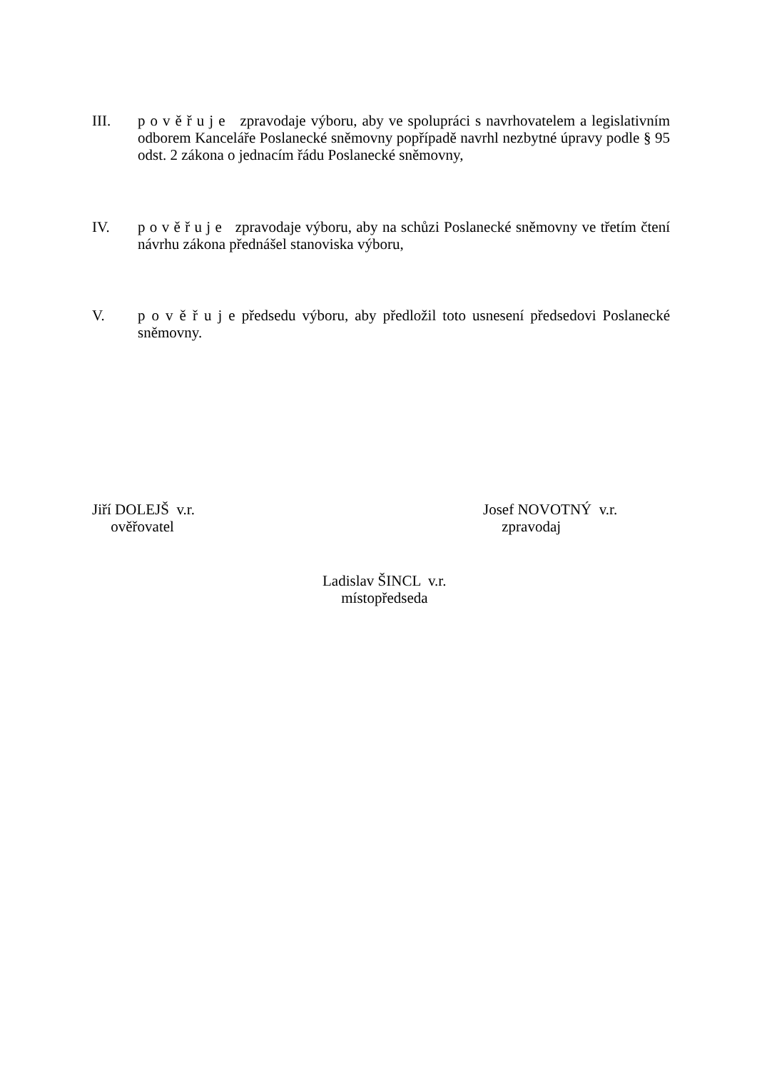III. p o v ě ř u j e zpravodaje výboru, aby ve spolupráci s navrhovatelem a legislativním odborem Kanceláře Poslanecké sněmovny popřípadě navrhl nezbytné úpravy podle § 95 odst. 2 zákona o jednacím řádu Poslanecké sněmovny,
IV. p o v ě ř u j e zpravodaje výboru, aby na schůzi Poslanecké sněmovny ve třetím čtení návrhu zákona přednášel stanoviska výboru,
V. p o v ě ř u j e předsedu výboru, aby předložil toto usnesení předsedovi Poslanecké sněmovny.
Jiří DOLEJŠ v.r.
ověřovatel
Josef NOVOTNÝ v.r.
zpravodaj
Ladislav ŠINCL v.r.
místopředseda